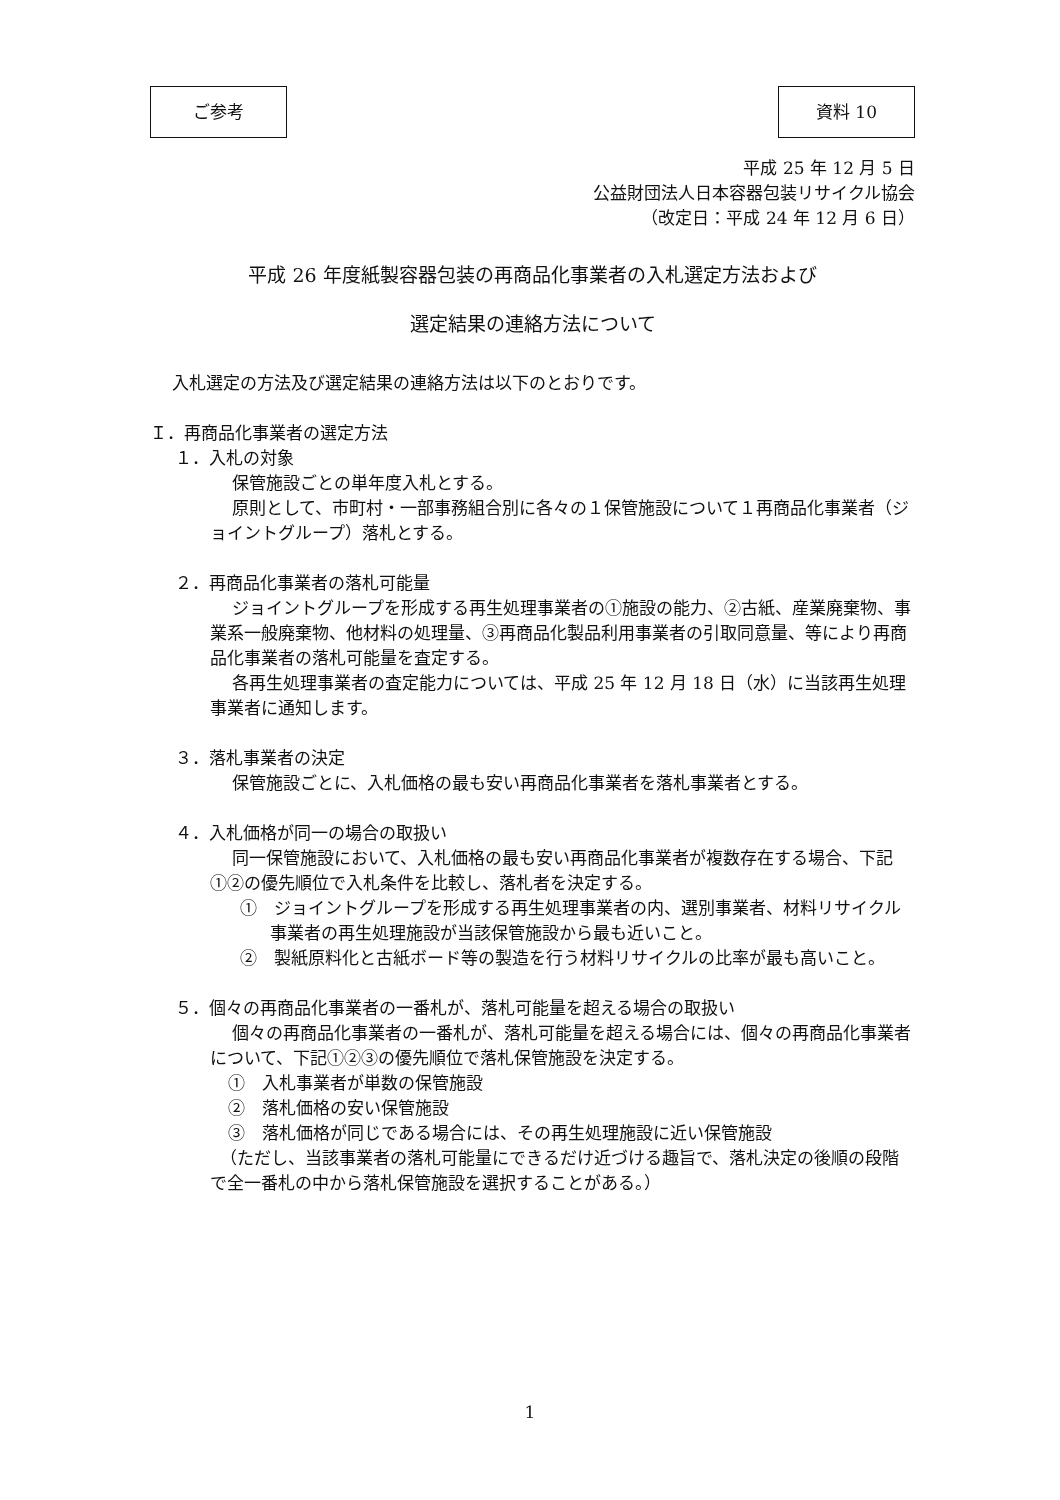ご参考 資料 10
平成 25 年 12 月 5 日
公益財団法人日本容器包装リサイクル協会
（改定日：平成 24 年 12 月 6 日）
平成 26 年度紙製容器包装の再商品化事業者の入札選定方法および
選定結果の連絡方法について
入札選定の方法及び選定結果の連絡方法は以下のとおりです。
Ｉ．再商品化事業者の選定方法
１．入札の対象
保管施設ごとの単年度入札とする。
原則として、市町村・一部事務組合別に各々の１保管施設について１再商品化事業者（ジョイントグループ）落札とする。
２．再商品化事業者の落札可能量
ジョイントグループを形成する再生処理事業者の①施設の能力、②古紙、産業廃棄物、事業系一般廃棄物、他材料の処理量、③再商品化製品利用事業者の引取同意量、等により再商品化事業者の落札可能量を査定する。
各再生処理事業者の査定能力については、平成 25 年 12 月 18 日（水）に当該再生処理事業者に通知します。
３．落札事業者の決定
保管施設ごとに、入札価格の最も安い再商品化事業者を落札事業者とする。
４．入札価格が同一の場合の取扱い
同一保管施設において、入札価格の最も安い再商品化事業者が複数存在する場合、下記①②の優先順位で入札条件を比較し、落札者を決定する。
①　ジョイントグループを形成する再生処理事業者の内、選別事業者、材料リサイクル事業者の再生処理施設が当該保管施設から最も近いこと。
②　製紙原料化と古紙ボード等の製造を行う材料リサイクルの比率が最も高いこと。
５．個々の再商品化事業者の一番札が、落札可能量を超える場合の取扱い
個々の再商品化事業者の一番札が、落札可能量を超える場合には、個々の再商品化事業者について、下記①②③の優先順位で落札保管施設を決定する。
①　入札事業者が単数の保管施設
②　落札価格の安い保管施設
③　落札価格が同じである場合には、その再生処理施設に近い保管施設
（ただし、当該事業者の落札可能量にできるだけ近づける趣旨で、落札決定の後順の段階で全一番札の中から落札保管施設を選択することがある。）
1